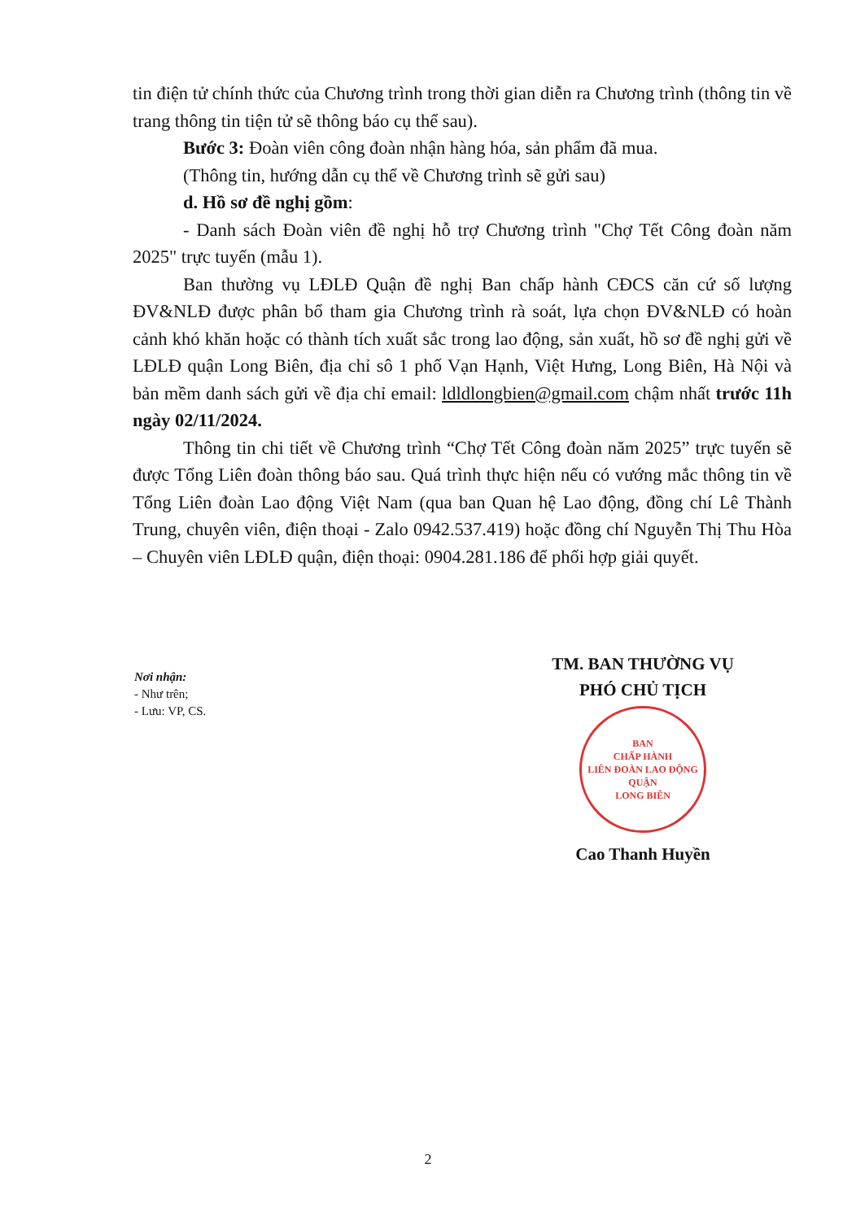tin điện tử chính thức của Chương trình trong thời gian diễn ra Chương trình (thông tin về trang thông tin tiện tử sẽ thông báo cụ thể sau).
Bước 3: Đoàn viên công đoàn nhận hàng hóa, sản phẩm đã mua.
(Thông tin, hướng dẫn cụ thể về Chương trình sẽ gửi sau)
d. Hồ sơ đề nghị gồm:
- Danh sách Đoàn viên đề nghị hỗ trợ Chương trình "Chợ Tết Công đoàn năm 2025" trực tuyến (mẫu 1).
Ban thường vụ LĐLĐ Quận đề nghị Ban chấp hành CĐCS căn cứ số lượng ĐV&NLĐ được phân bổ tham gia Chương trình rà soát, lựa chọn ĐV&NLĐ có hoàn cảnh khó khăn hoặc có thành tích xuất sắc trong lao động, sản xuất, hồ sơ đề nghị gửi về LĐLĐ quận Long Biên, địa chỉ sô 1 phố Vạn Hạnh, Việt Hưng, Long Biên, Hà Nội và bản mềm danh sách gửi về địa chỉ email: ldldlongbien@gmail.com chậm nhất trước 11h ngày 02/11/2024.
Thông tin chi tiết về Chương trình “Chợ Tết Công đoàn năm 2025” trực tuyến sẽ được Tổng Liên đoàn thông báo sau. Quá trình thực hiện nếu có vướng mắc thông tin về Tổng Liên đoàn Lao động Việt Nam (qua ban Quan hệ Lao động, đồng chí Lê Thành Trung, chuyên viên, điện thoại - Zalo 0942.537.419) hoặc đồng chí Nguyễn Thị Thu Hòa – Chuyên viên LĐLĐ quận, điện thoại: 0904.281.186 để phối hợp giải quyết.
Nơi nhận:
- Như trên;
- Lưu: VP, CS.
TM. BAN THƯỜNG VỤ
PHÓ CHỦ TỊCH
BAN
CHẤP HÀNH
LIÊN ĐOÀN LAO ĐỘNG
QUẬN
LONG BIÊN
Cao Thanh Huyền
2